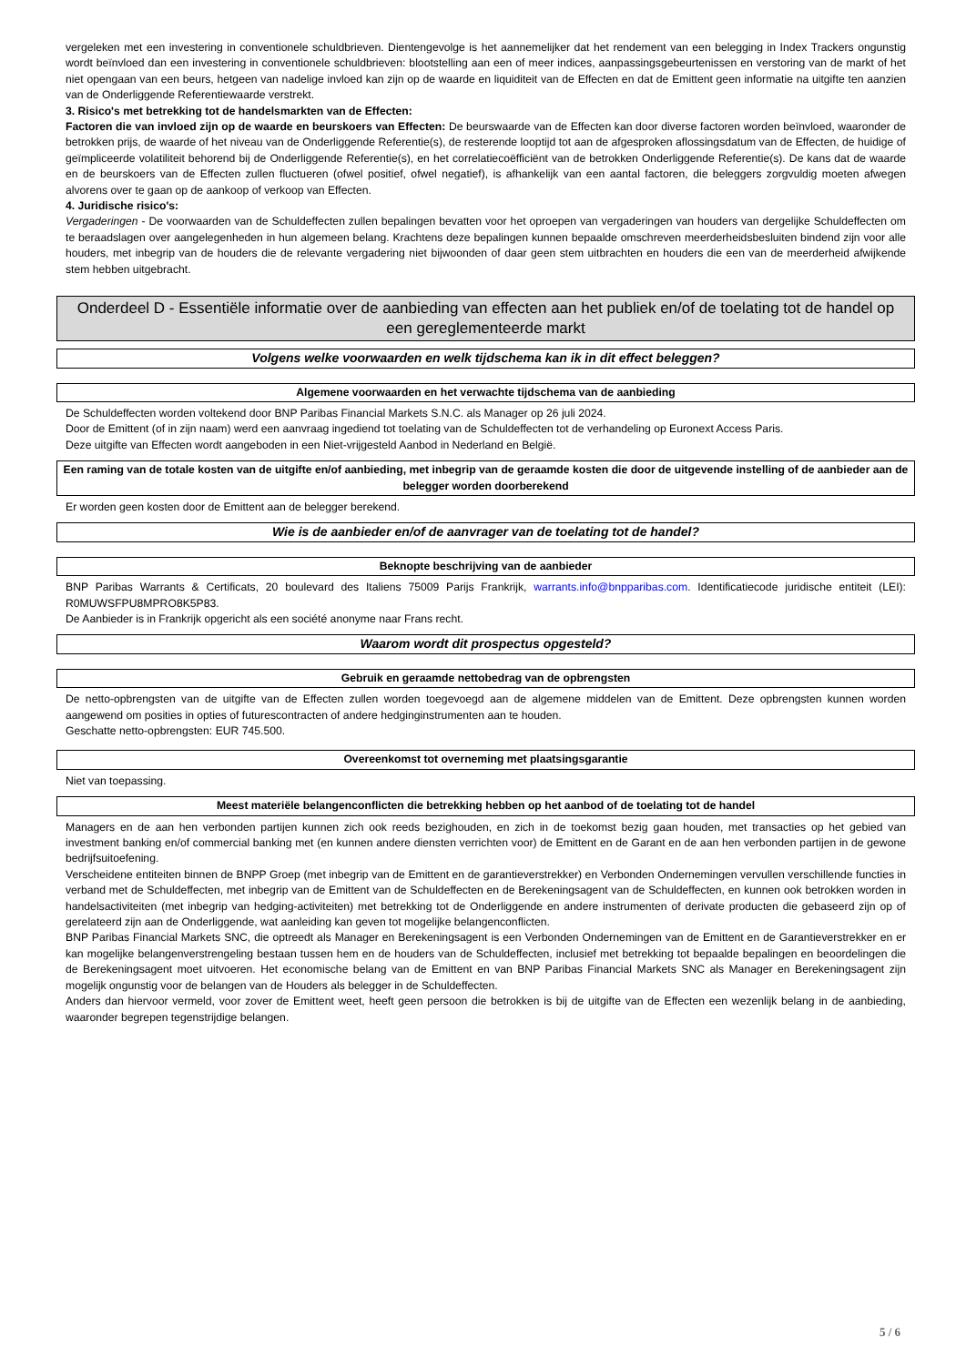vergeleken met een investering in conventionele schuldbrieven. Dientengevolge is het aannemelijker dat het rendement van een belegging in Index Trackers ongunstig wordt beïnvloed dan een investering in conventionele schuldbrieven: blootstelling aan een of meer indices, aanpassingsgebeurtenissen en verstoring van de markt of het niet opengaan van een beurs, hetgeen van nadelige invloed kan zijn op de waarde en liquiditeit van de Effecten en dat de Emittent geen informatie na uitgifte ten aanzien van de Onderliggende Referentiewaarde verstrekt.
3. Risico's met betrekking tot de handelsmarkten van de Effecten:
Factoren die van invloed zijn op de waarde en beurskoers van Effecten: De beurswaarde van de Effecten kan door diverse factoren worden beïnvloed, waaronder de betrokken prijs, de waarde of het niveau van de Onderliggende Referentie(s), de resterende looptijd tot aan de afgesproken aflossingsdatum van de Effecten, de huidige of geïmpliceerde volatiliteit behorend bij de Onderliggende Referentie(s), en het correlatiecoëfficiënt van de betrokken Onderliggende Referentie(s). De kans dat de waarde en de beurskoers van de Effecten zullen fluctueren (ofwel positief, ofwel negatief), is afhankelijk van een aantal factoren, die beleggers zorgvuldig moeten afwegen alvorens over te gaan op de aankoop of verkoop van Effecten.
4. Juridische risico's:
Vergaderingen - De voorwaarden van de Schuldeffecten zullen bepalingen bevatten voor het oproepen van vergaderingen van houders van dergelijke Schuldeffecten om te beraadslagen over aangelegenheden in hun algemeen belang. Krachtens deze bepalingen kunnen bepaalde omschreven meerderheidsbesluiten bindend zijn voor alle houders, met inbegrip van de houders die de relevante vergadering niet bijwoonden of daar geen stem uitbrachten en houders die een van de meerderheid afwijkende stem hebben uitgebracht.
Onderdeel D - Essentiële informatie over de aanbieding van effecten aan het publiek en/of de toelating tot de handel op een gereglementeerde markt
Volgens welke voorwaarden en welk tijdschema kan ik in dit effect beleggen?
Algemene voorwaarden en het verwachte tijdschema van de aanbieding
De Schuldeffecten worden voltekend door BNP Paribas Financial Markets S.N.C. als Manager op 26 juli 2024.
Door de Emittent (of in zijn naam) werd een aanvraag ingediend tot toelating van de Schuldeffecten tot de verhandeling op Euronext Access Paris.
Deze uitgifte van Effecten wordt aangeboden in een Niet-vrijgesteld Aanbod in Nederland en België.
Een raming van de totale kosten van de uitgifte en/of aanbieding, met inbegrip van de geraamde kosten die door de uitgevende instelling of de aanbieder aan de belegger worden doorberekend
Er worden geen kosten door de Emittent aan de belegger berekend.
Wie is de aanbieder en/of de aanvrager van de toelating tot de handel?
Beknopte beschrijving van de aanbieder
BNP Paribas Warrants & Certificats, 20 boulevard des Italiens 75009 Parijs Frankrijk, warrants.info@bnpparibas.com. Identificatiecode juridische entiteit (LEI): R0MUWSFPU8MPRO8K5P83.
De Aanbieder is in Frankrijk opgericht als een société anonyme naar Frans recht.
Waarom wordt dit prospectus opgesteld?
Gebruik en geraamde nettobedrag van de opbrengsten
De netto-opbrengsten van de uitgifte van de Effecten zullen worden toegevoegd aan de algemene middelen van de Emittent. Deze opbrengsten kunnen worden aangewend om posities in opties of futurescontracten of andere hedginginstrumenten aan te houden.
Geschatte netto-opbrengsten: EUR 745.500.
Overeenkomst tot overneming met plaatsingsgarantie
Niet van toepassing.
Meest materiële belangenconflicten die betrekking hebben op het aanbod of de toelating tot de handel
Managers en de aan hen verbonden partijen kunnen zich ook reeds bezighouden, en zich in de toekomst bezig gaan houden, met transacties op het gebied van investment banking en/of commercial banking met (en kunnen andere diensten verrichten voor) de Emittent en de Garant en de aan hen verbonden partijen in de gewone bedrijfsuitoefening.
Verscheidene entiteiten binnen de BNPP Groep (met inbegrip van de Emittent en de garantieverstrekker) en Verbonden Ondernemingen vervullen verschillende functies in verband met de Schuldeffecten, met inbegrip van de Emittent van de Schuldeffecten en de Berekeningsagent van de Schuldeffecten, en kunnen ook betrokken worden in handelsactiviteiten (met inbegrip van hedging-activiteiten) met betrekking tot de Onderliggende en andere instrumenten of derivate producten die gebaseerd zijn op of gerelateerd zijn aan de Onderliggende, wat aanleiding kan geven tot mogelijke belangenconflicten.
BNP Paribas Financial Markets SNC, die optreedt als Manager en Berekeningsagent is een Verbonden Ondernemingen van de Emittent en de Garantieverstrekker en er kan mogelijke belangenverstrengeling bestaan tussen hem en de houders van de Schuldeffecten, inclusief met betrekking tot bepaalde bepalingen en beoordelingen die de Berekeningsagent moet uitvoeren. Het economische belang van de Emittent en van BNP Paribas Financial Markets SNC als Manager en Berekeningsagent zijn mogelijk ongunstig voor de belangen van de Houders als belegger in de Schuldeffecten.
Anders dan hiervoor vermeld, voor zover de Emittent weet, heeft geen persoon die betrokken is bij de uitgifte van de Effecten een wezenlijk belang in de aanbieding, waaronder begrepen tegenstrijdige belangen.
5 / 6